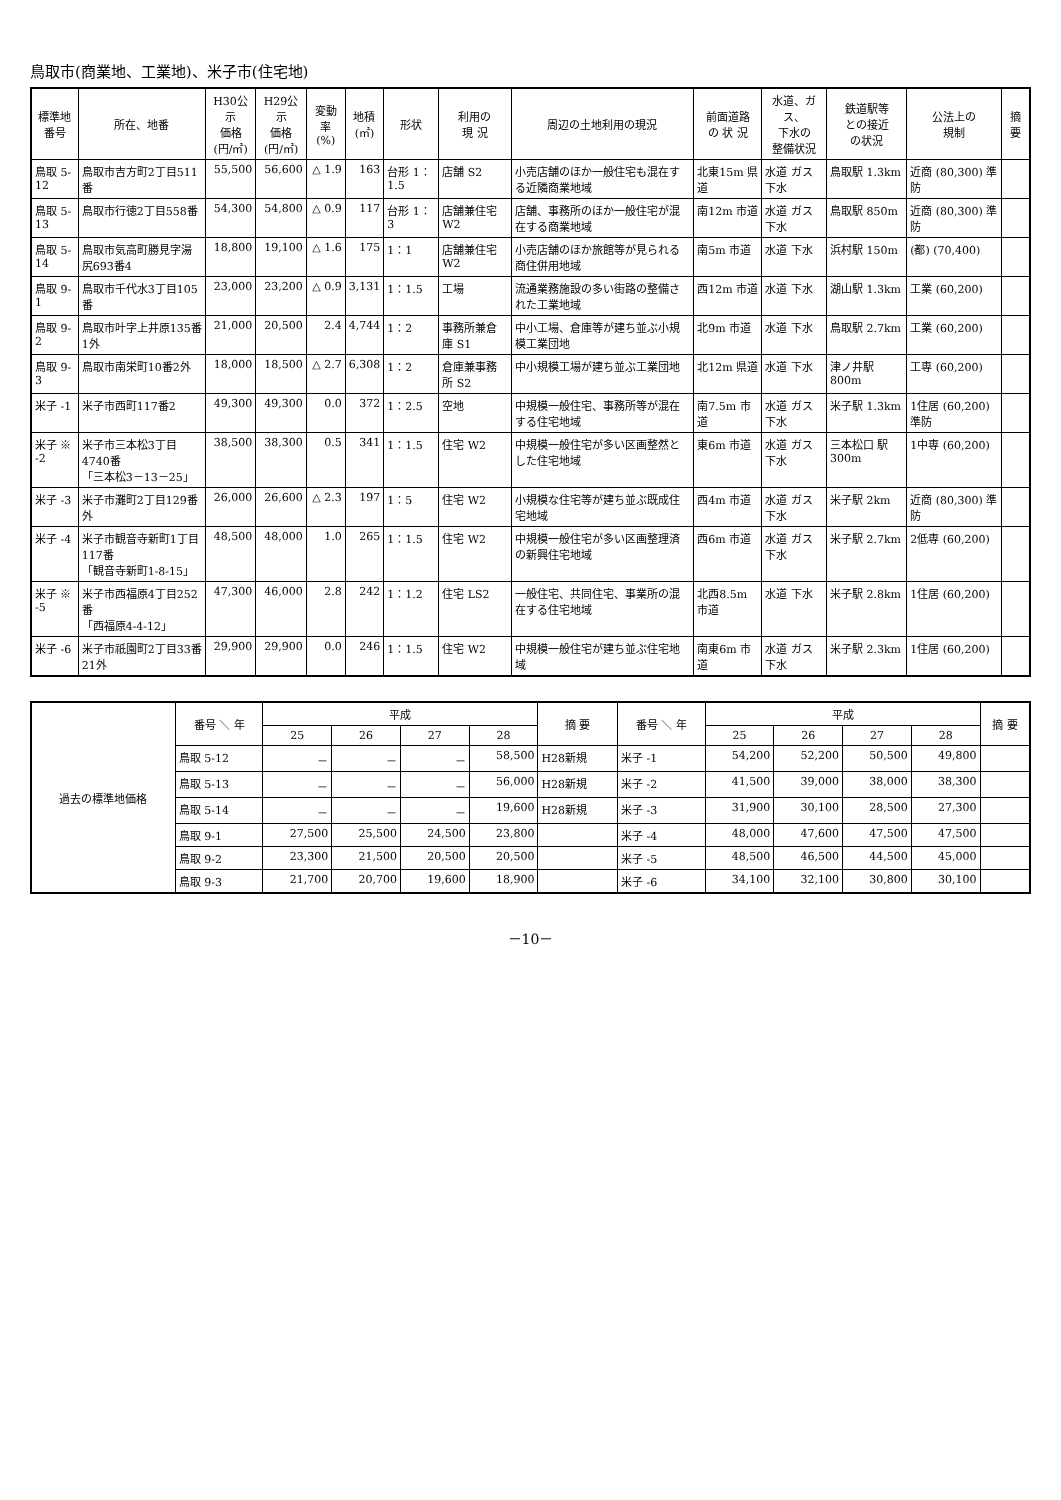鳥取市(商業地、工業地)、米子市(住宅地)
| 標準地 番号 | 所在、地番 | H30公示 価格 (円/㎡) | H29公示 価格 (円/㎡) | 変動率 (%) | 地積 (㎡) | 形状 | 利用の 現 況 | 周辺の土地利用の現況 | 前面道路 の 状 況 | 水道、ガス、 下水の 整備状況 | 鉄道駅等 との接近 の状況 | 公法上の 規制 | 摘 要 |
| --- | --- | --- | --- | --- | --- | --- | --- | --- | --- | --- | --- | --- | --- |
| 鳥取 5-12 | 鳥取市吉方町2丁目511番 | 55,500 | 56,600 | △ 1.9 | 163 | 台形 1：1.5 | 店舗 S2 | 小売店舗のほか一般住宅も混在する近隣商業地域 | 北東15m 県道 | 水道 ガス 下水 | 鳥取駅 1.3km | 近商 (80,300) 準防 | |
| 鳥取 5-13 | 鳥取市行徳2丁目558番 | 54,300 | 54,800 | △ 0.9 | 117 | 台形 1：3 | 店舗兼住宅 W2 | 店舗、事務所のほか一般住宅が混在する商業地域 | 南12m 市道 | 水道 ガス 下水 | 鳥取駅 850m | 近商 (80,300) 準防 | |
| 鳥取 5-14 | 鳥取市気高町勝見字湯尻693番4 | 18,800 | 19,100 | △ 1.6 | 175 | 1：1 | 店舗兼住宅 W2 | 小売店舗のほか旅館等が見られる商住併用地域 | 南5m 市道 | 水道 下水 | 浜村駅 150m | (都) (70,400) | |
| 鳥取 9-1 | 鳥取市千代水3丁目105番 | 23,000 | 23,200 | △ 0.9 | 3,131 | 1：1.5 | 工場 | 流通業務施設の多い街路の整備された工業地域 | 西12m 市道 | 水道 下水 | 湖山駅 1.3km | 工業 (60,200) | |
| 鳥取 9-2 | 鳥取市叶字上井原135番1外 | 21,000 | 20,500 | 2.4 | 4,744 | 1：2 | 事務所兼倉庫 S1 | 中小工場、倉庫等が建ち並ぶ小規模工業団地 | 北9m 市道 | 水道 下水 | 鳥取駅 2.7km | 工業 (60,200) | |
| 鳥取 9-3 | 鳥取市南栄町10番2外 | 18,000 | 18,500 | △ 2.7 | 6,308 | 1：2 | 倉庫兼事務所 S2 | 中小規模工場が建ち並ぶ工業団地 | 北12m 県道 | 水道 下水 | 津ノ井駅 800m | 工専 (60,200) | |
| 米子 -1 | 米子市西町117番2 | 49,300 | 49,300 | 0.0 | 372 | 1：2.5 | 空地 | 中規模一般住宅、事務所等が混在する住宅地域 | 南7.5m 市道 | 水道 ガス 下水 | 米子駅 1.3km | 1住居 (60,200) 準防 | |
| 米子 ※ -2 | 米子市三本松3丁目4740番 「三本松3－13－25」 | 38,500 | 38,300 | 0.5 | 341 | 1：1.5 | 住宅 W2 | 中規模一般住宅が多い区画整然とした住宅地域 | 東6m 市道 | 水道 ガス 下水 | 三本松口 駅300m | 1中専 (60,200) | |
| 米子 -3 | 米子市灘町2丁目129番外 | 26,000 | 26,600 | △ 2.3 | 197 | 1：5 | 住宅 W2 | 小規模な住宅等が建ち並ぶ既成住宅地域 | 西4m 市道 | 水道 ガス 下水 | 米子駅 2km | 近商 (80,300) 準防 | |
| 米子 -4 | 米子市観音寺新町1丁目117番 「観音寺新町1-8-15」 | 48,500 | 48,000 | 1.0 | 265 | 1：1.5 | 住宅 W2 | 中規模一般住宅が多い区画整理済の新興住宅地域 | 西6m 市道 | 水道 ガス 下水 | 米子駅 2.7km | 2低専 (60,200) | |
| 米子 ※ -5 | 米子市西福原4丁目252番 「西福原4-4-12」 | 47,300 | 46,000 | 2.8 | 242 | 1：1.2 | 住宅 LS2 | 一般住宅、共同住宅、事業所の混在する住宅地域 | 北西8.5m 市道 | 水道 下水 | 米子駅 2.8km | 1住居 (60,200) | |
| 米子 -6 | 米子市祇園町2丁目33番21外 | 29,900 | 29,900 | 0.0 | 246 | 1：1.5 | 住宅 W2 | 中規模一般住宅が建ち並ぶ住宅地域 | 南東6m 市道 | 水道 ガス 下水 | 米子駅 2.3km | 1住居 (60,200) | |
| 過去の標準地価格 | 番号 ＼ 年 | 平成 | | | | 摘 要 | 番号 ＼ 年 | 平成 | | | | 摘 要 |
| --- | --- | --- | --- | --- | --- | --- | --- | --- | --- | --- | --- | --- |
| | | 25 | 26 | 27 | 28 | | | 25 | 26 | 27 | 28 | |
| | 鳥取 5-12 | － | － | － | 58,500 | H28新規 | 米子 -1 | 54,200 | 52,200 | 50,500 | 49,800 | |
| | 鳥取 5-13 | － | － | － | 56,000 | H28新規 | 米子 -2 | 41,500 | 39,000 | 38,000 | 38,300 | |
| | 鳥取 5-14 | － | － | － | 19,600 | H28新規 | 米子 -3 | 31,900 | 30,100 | 28,500 | 27,300 | |
| | 鳥取 9-1 | 27,500 | 25,500 | 24,500 | 23,800 | | 米子 -4 | 48,000 | 47,600 | 47,500 | 47,500 | |
| | 鳥取 9-2 | 23,300 | 21,500 | 20,500 | 20,500 | | 米子 -5 | 48,500 | 46,500 | 44,500 | 45,000 | |
| | 鳥取 9-3 | 21,700 | 20,700 | 19,600 | 18,900 | | 米子 -6 | 34,100 | 32,100 | 30,800 | 30,100 | |
－10－